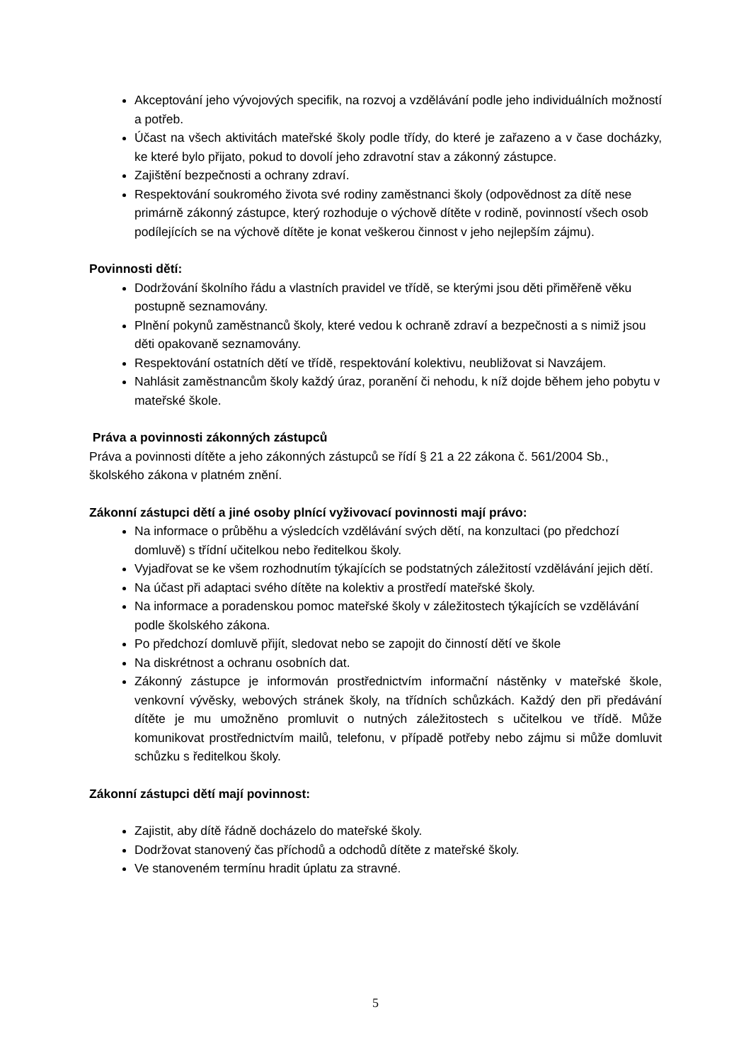Akceptování jeho vývojových specifik, na rozvoj a vzdělávání podle jeho individuálních možností a potřeb.
Účast na všech aktivitách mateřské školy podle třídy, do které je zařazeno a v čase docházky, ke které bylo přijato, pokud to dovolí jeho zdravotní stav a zákonný zástupce.
Zajištění bezpečnosti a ochrany zdraví.
Respektování soukromého života své rodiny zaměstnanci školy (odpovědnost za dítě nese primárně zákonný zástupce, který rozhoduje o výchově dítěte v rodině, povinností všech osob podílejících se na výchově dítěte je konat veškerou činnost v jeho nejlepším zájmu).
Povinnosti dětí:
Dodržování školního řádu a vlastních pravidel ve třídě, se kterými jsou děti přiměřeně věku postupně seznamovány.
Plnění pokynů zaměstnanců školy, které vedou k ochraně zdraví a bezpečnosti a s nimiž jsou děti opakovaně seznamovány.
Respektování ostatních dětí ve třídě, respektování kolektivu, neubližovat si Navzájem.
Nahlásit zaměstnancům školy každý úraz, poranění či nehodu, k níž dojde během jeho pobytu v mateřské škole.
Práva a povinnosti zákonných zástupců
Práva a povinnosti dítěte a jeho zákonných zástupců se řídí § 21 a 22 zákona č. 561/2004 Sb., školského zákona v platném znění.
Zákonní zástupci dětí a jiné osoby plnící vyživovací povinnosti mají právo:
Na informace o průběhu a výsledcích vzdělávání svých dětí, na konzultaci (po předchozí domluvě) s třídní učitelkou nebo ředitelkou školy.
Vyjadřovat se ke všem rozhodnutím týkajících se podstatných záležitostí vzdělávání jejich dětí.
Na účast při adaptaci svého dítěte na kolektiv a prostředí mateřské školy.
Na informace a poradenskou pomoc mateřské školy v záležitostech týkajících se vzdělávání podle školského zákona.
Po předchozí domluvě přijít, sledovat nebo se zapojit do činností dětí ve škole
Na diskrétnost a ochranu osobních dat.
Zákonný zástupce je informován prostřednictvím informační nástěnky v mateřské škole, venkovní vývěsky, webových stránek školy, na třídních schůzkách. Každý den při předávání dítěte je mu umožněno promluvit o nutných záležitostech s učitelkou ve třídě. Může komunikovat prostřednictvím mailů, telefonu, v případě potřeby nebo zájmu si může domluvit schůzku s ředitelkou školy.
Zákonní zástupci dětí mají povinnost:
Zajistit, aby dítě řádně docházelo do mateřské školy.
Dodržovat stanovený čas příchodů a odchodů dítěte z mateřské školy.
Ve stanoveném termínu hradit úplatu za stravné.
5